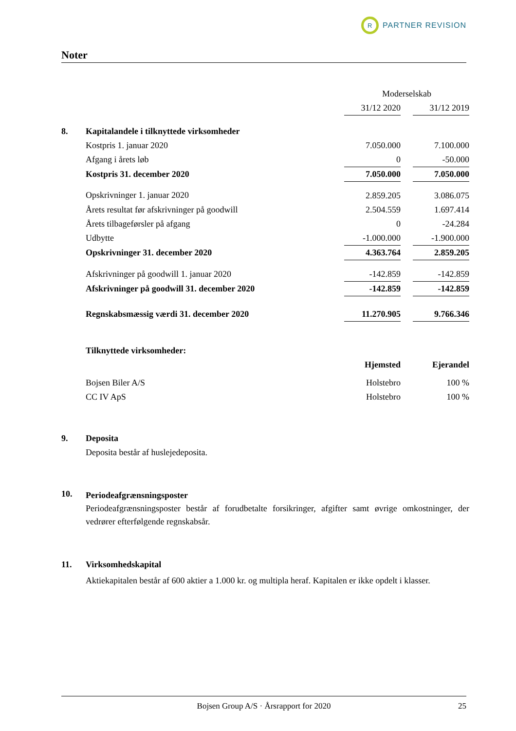R
PARTNER REVISION
Noter
| | | Moderselskab | | |
| | | 31/12 2020 | | 31/12 2019 |
| 8. | Kapitalandele i tilknyttede virksomheder | | | |
| | Kostpris 1. januar 2020 | 7.050.000 | | 7.100.000 |
| | Afgang i årets løb | 0 | | -50.000 |
| | Kostpris 31. december 2020 | 7.050.000 | | 7.050.000 |
| | Opskrivninger 1. januar 2020 | 2.859.205 | | 3.086.075 |
| | Årets resultat før afskrivninger på goodwill | 2.504.559 | | 1.697.414 |
| | Årets tilbageførsler på afgang | 0 | | -24.284 |
| | Udbytte | -1.000.000 | | -1.900.000 |
| | Opskrivninger 31. december 2020 | 4.363.764 | | 2.859.205 |
| | Afskrivninger på goodwill 1. januar 2020 | -142.859 | | -142.859 |
| | Afskrivninger på goodwill 31. december 2020 | -142.859 | | -142.859 |
| | Regnskabsmæssig værdi 31. december 2020 | 11.270.905 | | 9.766.346 |
| | Tilknyttede virksomheder: | | | |
| | | Hjemsted | | Ejerandel |
| | Bojsen Biler A/S | Holstebro | | 100 % |
| | CC IV ApS | Holstebro | | 100 % |
| 9. | Deposita Deposita består af huslejedeposita. | | | |
| 10. | Periodeafgrænsningsposter Periodeafgrænsningsposter består af forudbetalte forsikringer, afgifter samt øvrige omkostninger, der vedrører efterfølgende regnskabsår. | | | |
| 11. | Virksomhedskapital Aktiekapitalen består af 600 aktier a 1.000 kr. og multipla heraf. Kapitalen er ikke opdelt i klasser. | | | |
Bojsen Group A/S · Årsrapport for 2020 25